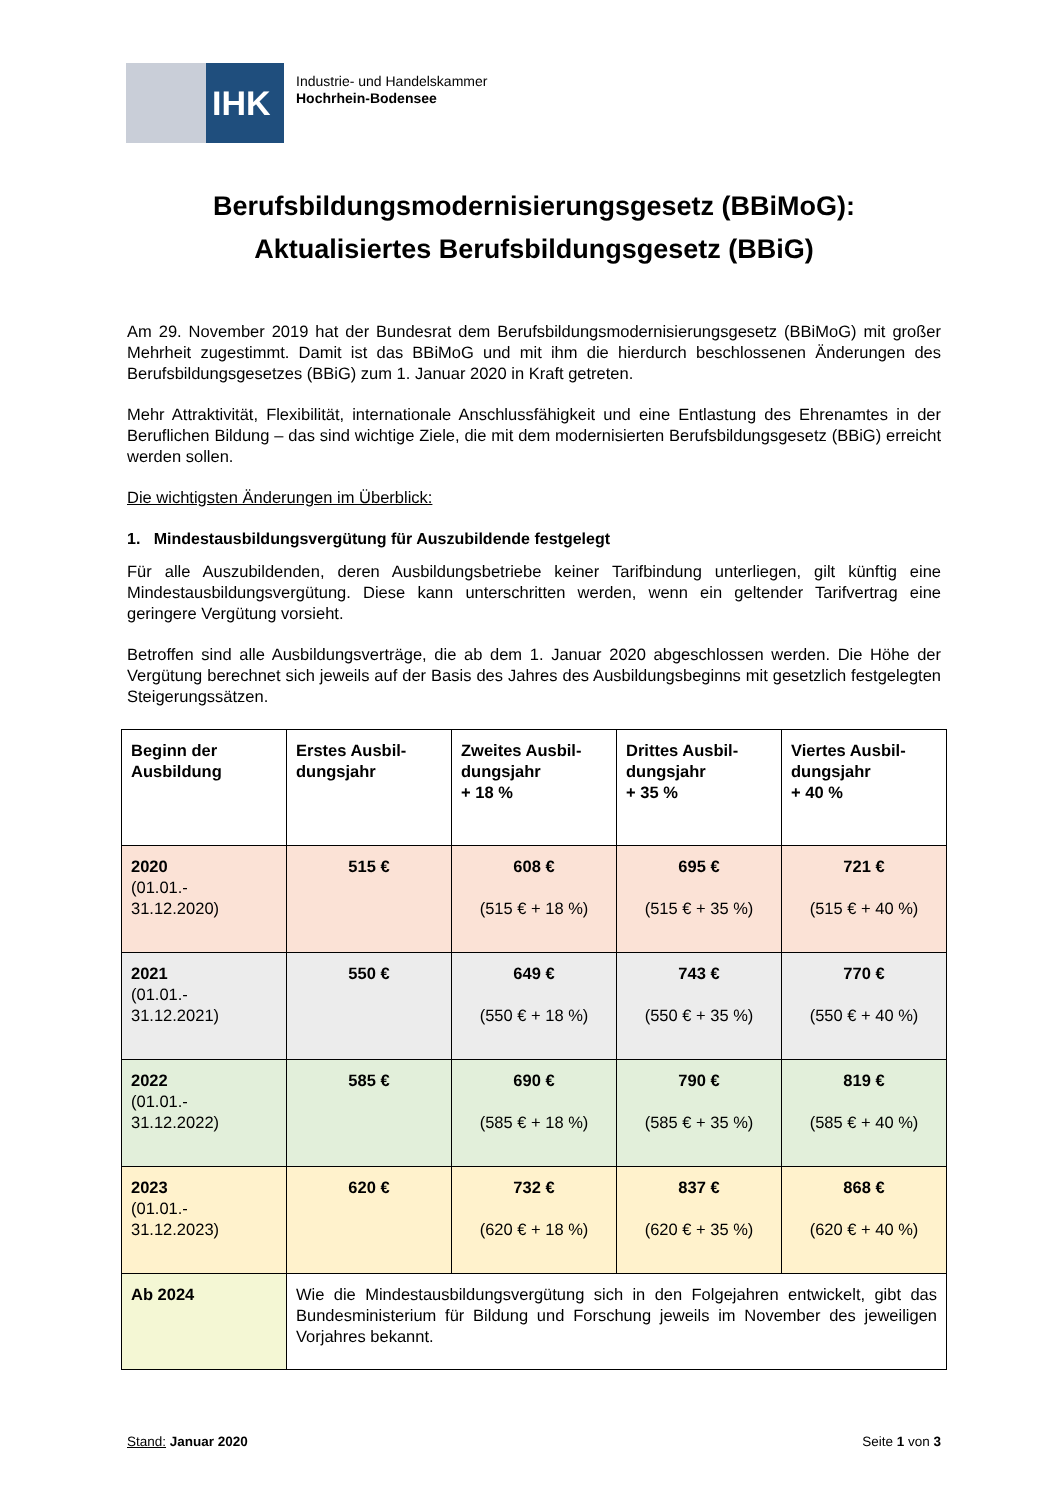IHK
Industrie- und Handelskammer
Hochrhein-Bodensee
Berufsbildungsmodernisierungsgesetz (BBiMoG):
Aktualisiertes Berufsbildungsgesetz (BBiG)
Am 29. November 2019 hat der Bundesrat dem Berufsbildungsmodernisierungsgesetz (BBiMoG) mit großer Mehrheit zugestimmt. Damit ist das BBiMoG und mit ihm die hierdurch beschlossenen Änderungen des Berufsbildungsgesetzes (BBiG) zum 1. Januar 2020 in Kraft getreten.
Mehr Attraktivität, Flexibilität, internationale Anschlussfähigkeit und eine Entlastung des Ehrenamtes in der Beruflichen Bildung – das sind wichtige Ziele, die mit dem modernisierten Berufsbildungsgesetz (BBiG) erreicht werden sollen.
Die wichtigsten Änderungen im Überblick:
1. Mindestausbildungsvergütung für Auszubildende festgelegt
Für alle Auszubildenden, deren Ausbildungsbetriebe keiner Tarifbindung unterliegen, gilt künftig eine Mindestausbildungsvergütung. Diese kann unterschritten werden, wenn ein geltender Tarifvertrag eine geringere Vergütung vorsieht.
Betroffen sind alle Ausbildungsverträge, die ab dem 1. Januar 2020 abgeschlossen werden. Die Höhe der Vergütung berechnet sich jeweils auf der Basis des Jahres des Ausbildungsbeginns mit gesetzlich festgelegten Steigerungssätzen.
| Beginn der Ausbildung | Erstes Ausbil­dungsjahr | Zweites Ausbil­dungsjahr + 18 % | Drittes Ausbil­dungsjahr + 35 % | Viertes Ausbil­dungsjahr + 40 % |
| --- | --- | --- | --- | --- |
| 2020 (01.01.- 31.12.2020) | 515 € | 608 € (515 € + 18 %) | 695 € (515 € + 35 %) | 721 € (515 € + 40 %) |
| 2021 (01.01.- 31.12.2021) | 550 € | 649 € (550 € + 18 %) | 743 € (550 € + 35 %) | 770 € (550 € + 40 %) |
| 2022 (01.01.- 31.12.2022) | 585 € | 690 € (585 € + 18 %) | 790 € (585 € + 35 %) | 819 € (585 € + 40 %) |
| 2023 (01.01.- 31.12.2023) | 620 € | 732 € (620 € + 18 %) | 837 € (620 € + 35 %) | 868 € (620 € + 40 %) |
| Ab 2024 | Wie die Mindestausbildungsvergütung sich in den Folgejahren entwickelt, gibt das Bundesministerium für Bildung und Forschung jeweils im November des jeweiligen Vorjahres bekannt. | | | |
Stand: Januar 2020 Seite 1 von 3